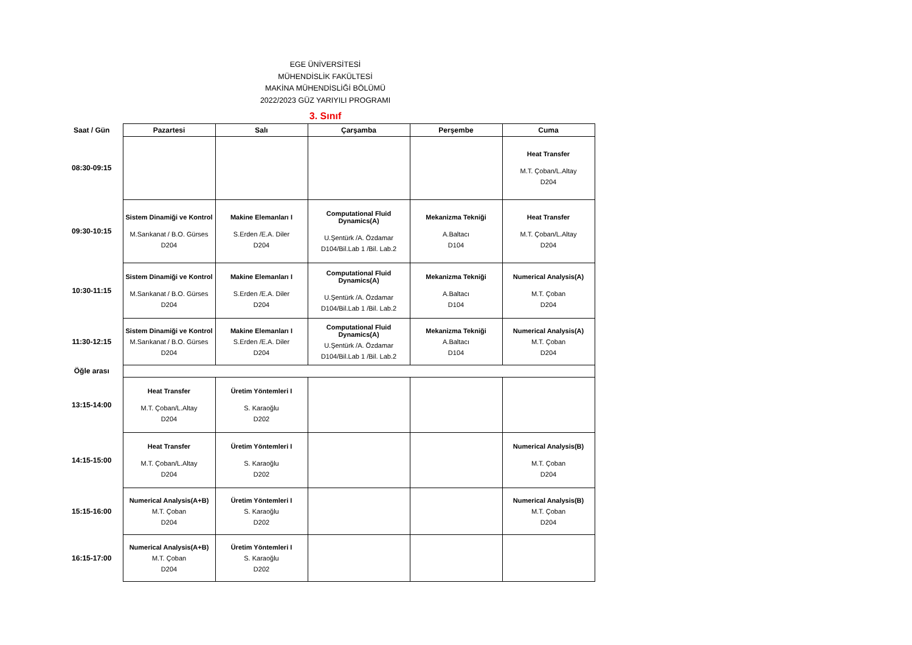EGE ÜNİVERSİTESİ
MÜHENDİSLİK FAKÜLTESİ
MAKİNA MÜHENDİSLİĞİ BÖLÜMÜ
2022/2023 GÜZ YARIYILI PROGRAMI
3. Sınıf
| Saat / Gün | Pazartesi | Salı | Çarşamba | Perşembe | Cuma |
| --- | --- | --- | --- | --- | --- |
| 08:30-09:15 | | | | | Heat Transfer M.T. Çoban/L.Altay D204 |
| 09:30-10:15 | Sistem Dinamiği ve Kontrol M.Sarıkanat / B.O. Gürses D204 | Makine Elemanları I S.Erden /E.A. Diler D204 | Computational Fluid Dynamics(A) U.Şentürk /A. Özdamar D104/Bil.Lab 1 /Bil. Lab.2 | Mekanizma Tekniği A.Baltacı D104 | Heat Transfer M.T. Çoban/L.Altay D204 |
| 10:30-11:15 | Sistem Dinamiği ve Kontrol M.Sarıkanat / B.O. Gürses D204 | Makine Elemanları I S.Erden /E.A. Diler D204 | Computational Fluid Dynamics(A) U.Şentürk /A. Özdamar D104/Bil.Lab 1 /Bil. Lab.2 | Mekanizma Tekniği A.Baltacı D104 | Numerical Analysis(A) M.T. Çoban D204 |
| 11:30-12:15 | Sistem Dinamiği ve Kontrol M.Sarıkanat / B.O. Gürses D204 | Makine Elemanları I S.Erden /E.A. Diler D204 | Computational Fluid Dynamics(A) U.Şentürk /A. Özdamar D104/Bil.Lab 1 /Bil. Lab.2 | Mekanizma Tekniği A.Baltacı D104 | Numerical Analysis(A) M.T. Çoban D204 |
| Öğle arası | | | | | |
| 13:15-14:00 | Heat Transfer M.T. Çoban/L.Altay D204 | Üretim Yöntemleri I S. Karaoğlu D202 | | | |
| 14:15-15:00 | Heat Transfer M.T. Çoban/L.Altay D204 | Üretim Yöntemleri I S. Karaoğlu D202 | | | Numerical Analysis(B) M.T. Çoban D204 |
| 15:15-16:00 | Numerical Analysis(A+B) M.T. Çoban D204 | Üretim Yöntemleri I S. Karaoğlu D202 | | | Numerical Analysis(B) M.T. Çoban D204 |
| 16:15-17:00 | Numerical Analysis(A+B) M.T. Çoban D204 | Üretim Yöntemleri I S. Karaoğlu D202 | | | |